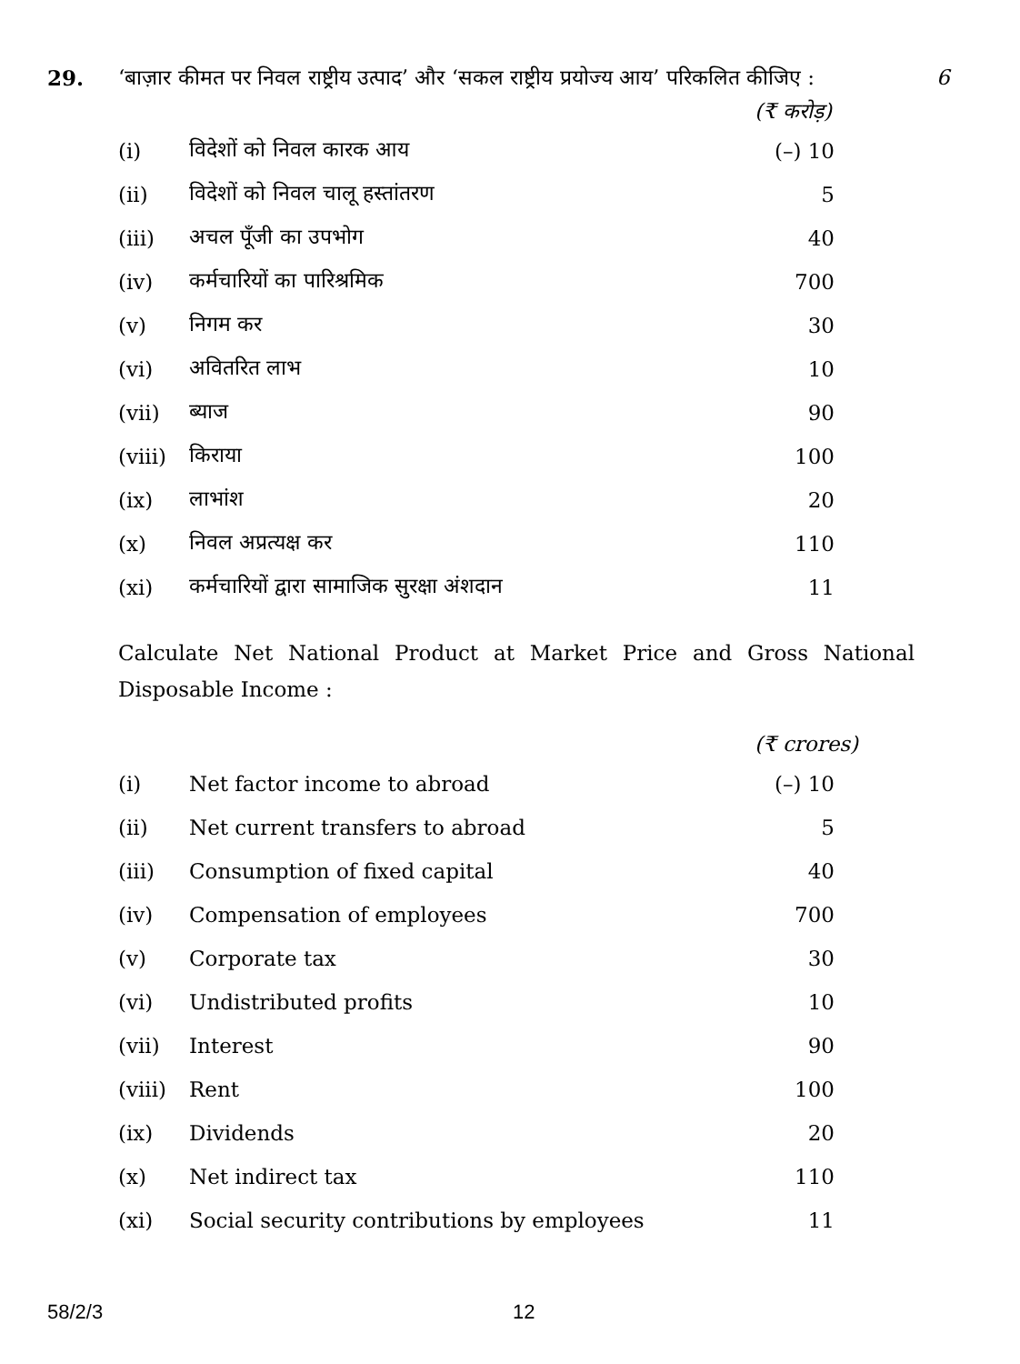29. ‘बाज़ार कीमत पर निवल राष्ट्रीय उत्पाद’ और ‘सकल राष्ट्रीय प्रयोज्य आय’ परिकलित कीजिए :
6
(₹ करोड़)
| (i) | विदेशों को निवल कारक आय | (–) 10 |
| (ii) | विदेशों को निवल चालू हस्तांतरण | 5 |
| (iii) | अचल पूँजी का उपभोग | 40 |
| (iv) | कर्मचारियों का पारिश्रमिक | 700 |
| (v) | निगम कर | 30 |
| (vi) | अवितरित लाभ | 10 |
| (vii) | ब्याज | 90 |
| (viii) | किराया | 100 |
| (ix) | लाभांश | 20 |
| (x) | निवल अप्रत्यक्ष कर | 110 |
| (xi) | कर्मचारियों द्वारा सामाजिक सुरक्षा अंशदान | 11 |
Calculate Net National Product at Market Price and Gross National Disposable Income :
(₹ crores)
| (i) | Net factor income to abroad | (–) 10 |
| (ii) | Net current transfers to abroad | 5 |
| (iii) | Consumption of fixed capital | 40 |
| (iv) | Compensation of employees | 700 |
| (v) | Corporate tax | 30 |
| (vi) | Undistributed profits | 10 |
| (vii) | Interest | 90 |
| (viii) | Rent | 100 |
| (ix) | Dividends | 20 |
| (x) | Net indirect tax | 110 |
| (xi) | Social security contributions by employees | 11 |
58/2/3 12